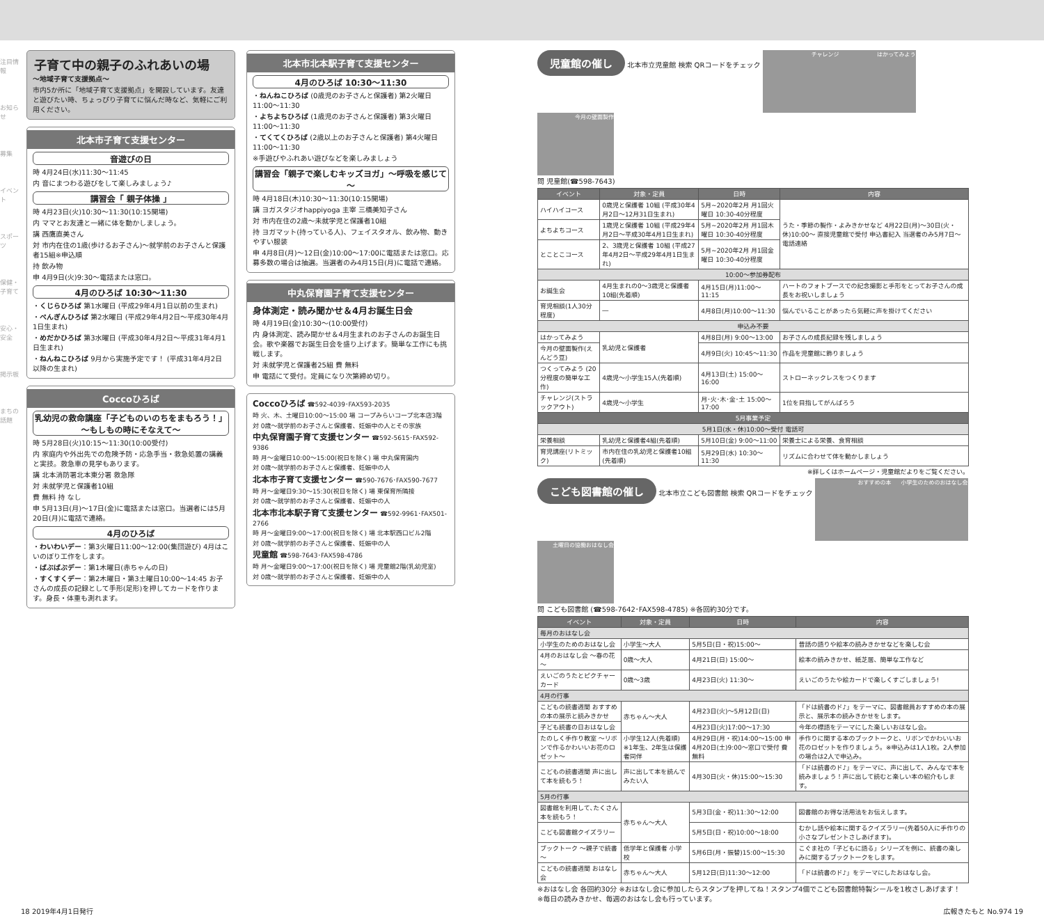注目情報
お知らせ
募集
イベント
スポーツ
保健・子育て
安心・安全
掲示板
まちの話題
子育て中の親子のふれあいの場
～地域子育て支援拠点～
市内5か所に「地域子育て支援拠点」を開設しています。友達と遊びたい時、ちょっぴり子育てに悩んだ時など、気軽にご利用ください。
北本市子育て支援センター
音遊びの日
時 4月24日(水)11:30～11:45
内 音にまつわる遊びをして楽しみましょう♪
講習会「 親子体操 」
時 4月23日(火)10:30～11:30(10:15開場)
内 ママとお友達と一緒に体を動かしましょう。
講 西鷹直美さん
対 市内在住の1歳(歩けるお子さん)～就学前のお子さんと保護者15組※申込順
持 飲み物
申 4月9日(火)9:30～電話または窓口。
4月のひろば 10:30～11:30
・くじらひろば 第1水曜日 (平成29年4月1日以前の生まれ)
・ぺんぎんひろば 第2水曜日 (平成29年4月2日～平成30年4月1日生まれ)
・めだかひろば 第3水曜日 (平成30年4月2日～平成31年4月1日生まれ)
・ねんねこひろば 9月から実施予定です！ (平成31年4月2日以降の生まれ)
Coccoひろば
乳幼児の救命講座「子どものいのちをまもろう！」～もしもの時にそなえて～
時 5月28日(火)10:15～11:30(10:00受付)
内 家庭内や外出先での危険予防・応急手当・救急処置の講義と実技。救急車の見学もあります。
講 北本消防署北本東分署 救急隊
対 未就学児と保護者10組
費 無料 持 なし
申 5月13日(月)～17日(金)に電話または窓口。当選者には5月20日(月)に電話で連絡。
4月のひろば
・わいわいデー：第3火曜日11:00～12:00(集団遊び) 4月はこいのぼり工作をします。
・ばぶばぶデー：第1木曜日(赤ちゃんの日)
・すくすくデー：第2木曜日・第3土曜日10:00～14:45 お子さんの成長の記録として手形(足形)を押してカードを作ります。身長・体重も測れます。
北本市北本駅子育て支援センター
4月のひろば 10:30～11:30
・ねんねこひろば (0歳児のお子さんと保護者) 第2火曜日11:00～11:30
・よちよちひろば (1歳児のお子さんと保護者) 第3火曜日11:00～11:30
・てくてくひろば (2歳以上のお子さんと保護者) 第4火曜日11:00～11:30
※手遊びやふれあい遊びなどを楽しみましょう
講習会「親子で楽しむキッズヨガ」～呼吸を感じて～
時 4月18日(木)10:30～11:30(10:15開場)
講 ヨガスタジオhappiyoga 主宰 三橋美知子さん
対 市内在住の2歳～未就学児と保護者10組
持 ヨガマット(持っている人)、フェイスタオル、飲み物、動きやすい服装
申 4月8日(月)～12日(金)10:00～17:00に電話または窓口。応募多数の場合は抽選。当選者のみ4月15日(月)に電話で連絡。
中丸保育園子育て支援センター
身体測定・読み聞かせ＆4月お誕生日会
時 4月19日(金)10:30～(10:00受付)
内 身体測定、読み聞かせ＆4月生まれのお子さんのお誕生日会。歌や楽器でお誕生日会を盛り上げます。簡単な工作にも挑戦します。
対 未就学児と保護者25組 費 無料
申 電話にて受付。定員になり次第締め切り。
Coccoひろば ☎592-4039･FAX593-2035
時 火、木、土曜日10:00～15:00 場 コープみらいコープ北本店3階
対 0歳～就学前のお子さんと保護者、妊娠中の人とその家族
中丸保育園子育て支援センター ☎592-5615･FAX592-9386
時 月～金曜日10:00～15:00(祝日を除く) 場 中丸保育園内
対 0歳～就学前のお子さんと保護者、妊娠中の人
北本市子育て支援センター ☎590-7676･FAX590-7677
時 月～金曜日9:30～15:30(祝日を除く) 場 東保育所隣接
対 0歳～就学前のお子さんと保護者、妊娠中の人
北本市北本駅子育て支援センター ☎592-9961･FAX501-2766
時 月～金曜日9:00～17:00(祝日を除く) 場 北本駅西口ビル2階
対 0歳～就学前のお子さんと保護者、妊娠中の人
児童館 ☎598-7643･FAX598-4786
時 月～金曜日9:00～17:00(祝日を除く) 場 児童館2階(乳幼児室)
対 0歳～就学前のお子さんと保護者、妊娠中の人
児童館の催し 北本市立児童館 検索 QRコードをチェック チャレンジ はかってみよう 今月の壁面製作
問 児童館(☎598-7643)
| イベント | 対象・定員 | 日時 | 内容 |
| --- | --- | --- | --- |
| ハイハイコース | 0歳児と保護者 10組 (平成30年4月2日～12月31日生まれ) | 5月~2020年2月 月1回火曜日 10:30-40分程度 | うた・季節の製作・よみきかせなど 4月22日(月)～30日(火・休)10:00～ 直接児童館で受付 申込書記入 当選者のみ5月7日～電話連絡 |
| よちよちコース | 1歳児と保護者 10組 (平成29年4月2日～平成30年4月1日生まれ) | 5月~2020年2月 月1回木曜日 10:30-40分程度 | |
| とことこコース | 2、3歳児と保護者 10組 (平成27年4月2日～平成29年4月1日生まれ) | 5月~2020年2月 月1回金曜日 10:30-40分程度 | |
| 10:00～参加券配布 | | | |
| お誕生会 | 4月生まれの0～3歳児と保護者10組(先着順) | 4月15日(月)11:00～11:15 | ハートのフォトブースでの記念撮影と手形をとってお子さんの成長をお祝いしましょう |
| 育児相談(1人30分程度) | ― | 4月8日(月)10:00～11:30 | 悩んでいることがあったら気軽に声を掛けてください |
| 申込み不要 | | | |
| はかってみよう | 乳幼児と保護者 | 4月8日(月) 9:00～13:00 | お子さんの成長記録を残しましょう |
| 今月の壁面製作(えんどう豆) | | 4月9日(火) 10:45～11:30 | 作品を児童館に飾りましょう |
| つくってみよう (20分程度の簡単な工作) | 4歳児～小学生15人(先着順) | 4月13日(土) 15:00～16:00 | ストローネックレスをつくります |
| チャレンジ(ストラックアウト) | 4歳児～小学生 | 月･火･木･金･土 15:00～17:00 | 1位を目指してがんばろう |
| 5月事業予定 | | | |
| 5月1日(水・休)10:00～受付 電話可 | | | |
| 栄養相談 | 乳幼児と保護者4組(先着順) | 5月10日(金) 9:00～11:00 | 栄養士による栄養、食育相談 |
| 育児講座(リトミック) | 市内在住の乳幼児と保護者10組(先着順) | 5月29日(水) 10:30～11:30 | リズムに合わせて体を動かしましょう |
※詳しくはホームページ・児童館だよりをご覧ください。
こども図書館の催し 北本市立こども図書館 検索 QRコードをチェック おすすめの本 小学生のためのおはなし会 土曜日の協働おはなし会
問 こども図書館 (☎598-7642･FAX598-4785) ※各回約30分です。
| イベント | 対象・定員 | 日時 | 内容 |
| --- | --- | --- | --- |
| 毎月のおはなし会 | | | |
| 小学生のためのおはなし会 | 小学生～大人 | 5月5日(日・祝)15:00～ | 昔話の語りや絵本の読みきかせなどを楽しむ会 |
| 4月のおはなし会 ～春の花～ | 0歳～大人 | 4月21日(日) 15:00～ | 絵本の読みきかせ、紙芝居、簡単な工作など |
| えいごのうたとピクチャーカード | 0歳～3歳 | 4月23日(火) 11:30～ | えいごのうたや絵カードで楽しくすごしましょう! |
| 4月の行事 | | | |
| こどもの読書週間 おすすめの本の展示と読みきかせ | 赤ちゃん～大人 | 4月23日(火)～5月12日(日) | 「ドは読書のド♪」をテーマに、図書館員おすすめの本の展示と、展示本の読みきかせをします。 |
| 子ども読書の日おはなし会 | | 4月23日(火)17:00～17:30 | 今年の標語をテーマにした楽しいおはなし会。 |
| たのしく手作り教室 ～リボンで作るかわいいお花のロゼット～ | 小学生12人(先着順) ※1年生、2年生は保護者同伴 | 4月29日(月・祝)14:00～15:00 申 4月20日(土)9:00～窓口で受付 費 無料 | 手作りに関する本のブックトークと、リボンでかわいいお花のロゼットを作りましょう。※申込みは1人1枚。2人参加の場合は2人で申込み。 |
| こどもの読書週間 声に出して本を読もう！ | 声に出して本を読んでみたい人 | 4月30日(火・休)15:00～15:30 | 「ドは読書のド♪」をテーマに、声に出して、みんなで本を読みましょう！声に出して読むと楽しい本の紹介もします。 |
| 5月の行事 | | | |
| 図書館を利用して､たくさん本を読もう！ | 赤ちゃん～大人 | 5月3日(金・祝)11:30～12:00 | 図書館のお得な活用法をお伝えします。 |
| こども図書館クイズラリー | | 5月5日(日・祝)10:00～18:00 | むかし話や絵本に関するクイズラリー(先着50人に手作りの小さなプレゼントさしあげます)。 |
| ブックトーク ～親子で読書～ | 低学年と保護者 小学校 | 5月6日(月・振替)15:00～15:30 | こぐま社の「子どもに語る」シリーズを例に、読書の楽しみに関するブックトークをします。 |
| こどもの読書週間 おはなし会 | 赤ちゃん～大人 | 5月12日(日)11:30～12:00 | 「ドは読書のド♪」をテーマにしたおはなし会。 |
※おはなし会 各回約30分 ※おはなし会に参加したらスタンプを押してね！スタンプ4個でこども図書館特製シールを1枚さしあげます！
※毎日の読みきかせ、毎週のおはなし会も行っています。
18 2019年4月1日発行 広報きたもと No.974 19